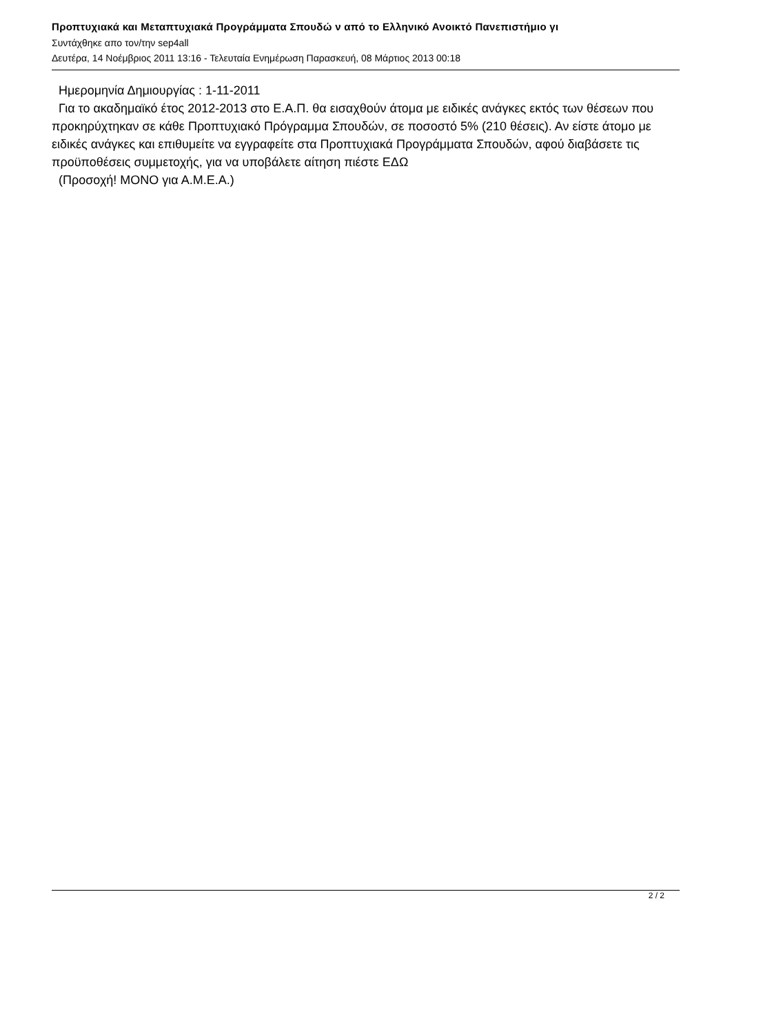Προπτυχιακά και Μεταπτυχιακά Προγράμματα Σπουδώ ν από το Ελληνικό Ανοικτό Πανεπιστήμιο γι
Συντάχθηκε απο τον/την sep4all
Δευτέρα, 14 Νοέμβριος 2011 13:16 - Τελευταία Ενημέρωση Παρασκευή, 08 Μάρτιος 2013 00:18
Ημερομηνία Δημιουργίας : 1-11-2011
Για το ακαδημαϊκό έτος 2012-2013 στο Ε.Α.Π. θα εισαχθούν άτομα με ειδικές ανάγκες εκτός των θέσεων που προκηρύχτηκαν σε κάθε Προπτυχιακό Πρόγραμμα Σπουδών, σε ποσοστό 5% (210 θέσεις). Αν είστε άτομο με ειδικές ανάγκες και επιθυμείτε να εγγραφείτε στα Προπτυχιακά Προγράμματα Σπουδών, αφού διαβάσετε τις προϋποθέσεις συμμετοχής, για να υποβάλετε αίτηση πιέστε ΕΔΩ
(Προσοχή! ΜΟΝΟ για Α.Μ.Ε.Α.)
2 / 2